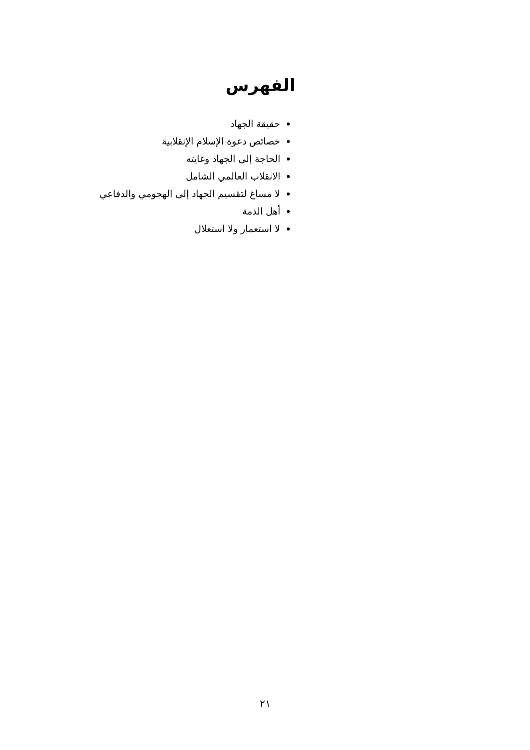الفهرس
حقيقة الجهاد
خصائص دعوة الإسلام الإنقلابية
الحاجة إلى الجهاد وغايته
الانقلاب العالمي الشامل
لا مساغ لتقسيم الجهاد إلى الهجومي والدفاعي
أهل الذمة
لا استعمار ولا استغلال
٢١